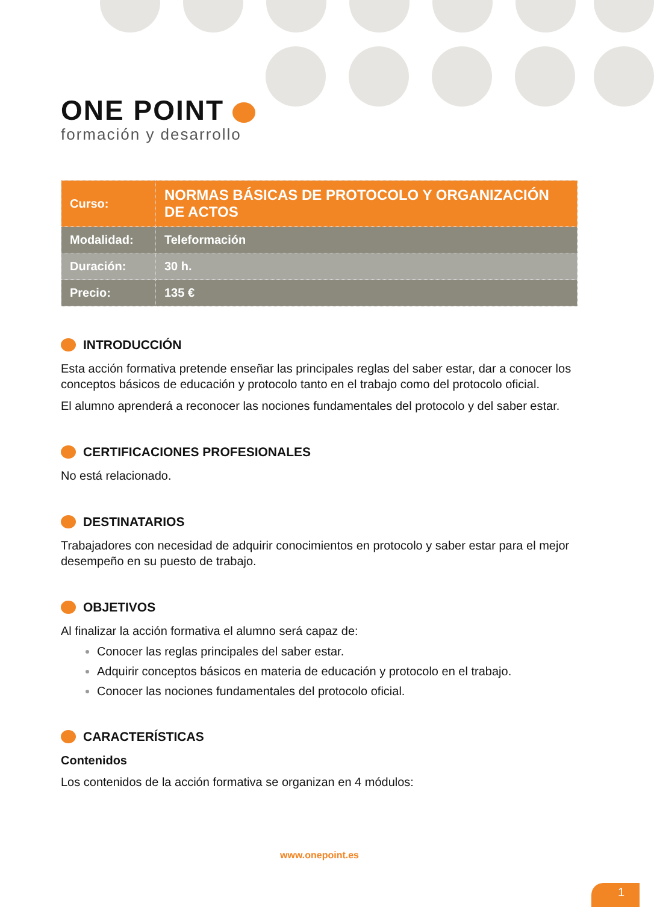ONE POINT
formación y desarrollo
| Curso: | NORMAS BÁSICAS DE PROTOCOLO Y ORGANIZACIÓN DE ACTOS |
| Modalidad: | Teleformación |
| Duración: | 30 h. |
| Precio: | 135 € |
INTRODUCCIÓN
Esta acción formativa pretende enseñar las principales reglas del saber estar, dar a conocer los conceptos básicos de educación y protocolo tanto en el trabajo como del protocolo oficial.
El alumno aprenderá a reconocer las nociones fundamentales del protocolo y del saber estar.
CERTIFICACIONES PROFESIONALES
No está relacionado.
DESTINATARIOS
Trabajadores con necesidad de adquirir conocimientos en protocolo y saber estar para el mejor desempeño en su puesto de trabajo.
OBJETIVOS
Al finalizar la acción formativa el alumno será capaz de:
Conocer las reglas principales del saber estar.
Adquirir conceptos básicos en materia de educación y protocolo en el trabajo.
Conocer las nociones fundamentales del protocolo oficial.
CARACTERÍSTICAS
Contenidos
Los contenidos de la acción formativa se organizan en 4 módulos:
www.onepoint.es
1